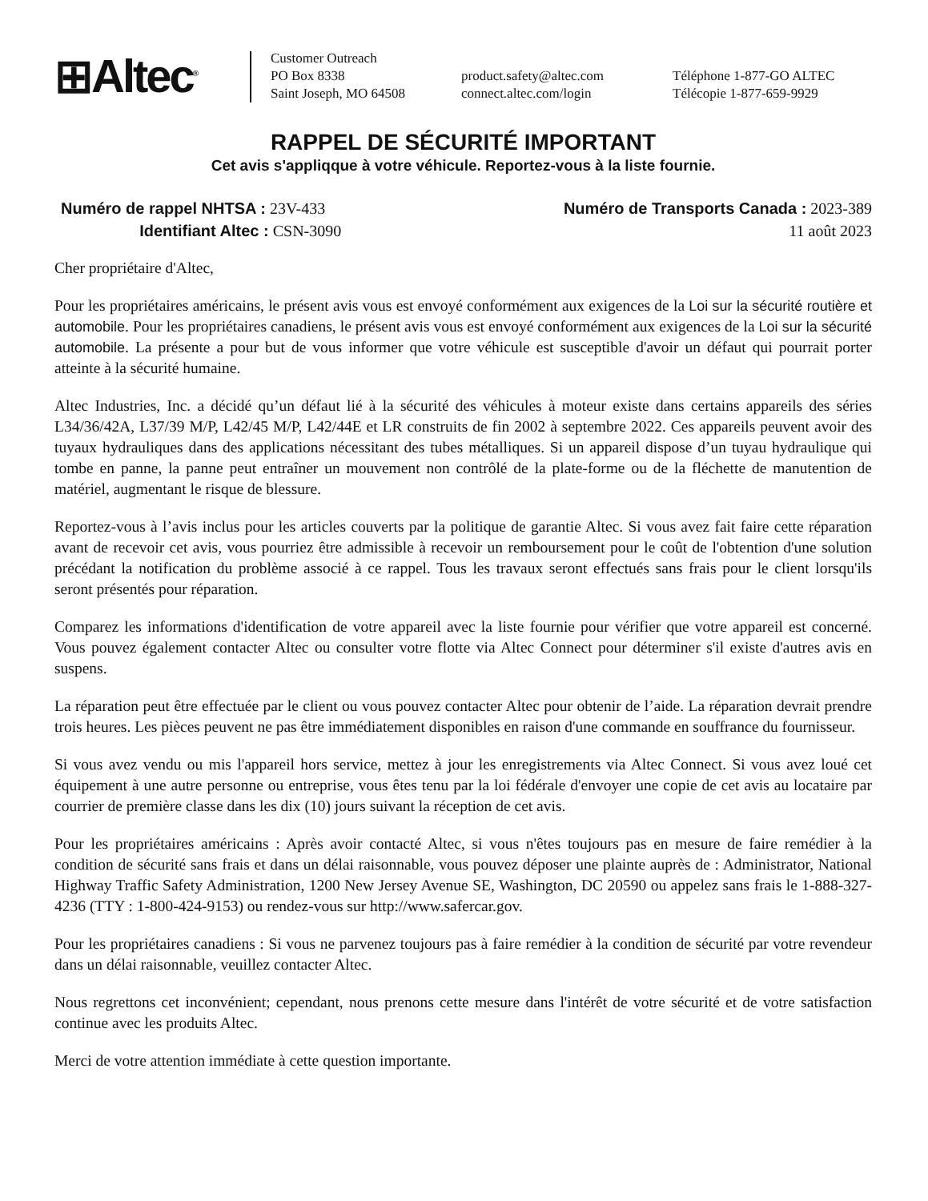⊞Altec<sup>®</sup>
Customer Outreach
PO Box 8338
Saint Joseph, MO 64508
product.safety@altec.com
connect.altec.com/login
Téléphone 1-877-GO ALTEC
Télécopie 1-877-659-9929
RAPPEL DE SÉCURITÉ IMPORTANT
Cet avis s'appliqque à votre véhicule. Reportez-vous à la liste fournie.
Numéro de rappel NHTSA : 23V-433
Identifiant Altec : CSN-3090
Numéro de Transports Canada : 2023-389
11 août 2023
Cher propriétaire d'Altec,
Pour les propriétaires américains, le présent avis vous est envoyé conformément aux exigences de la Loi sur la sécurité routière et automobile. Pour les propriétaires canadiens, le présent avis vous est envoyé conformément aux exigences de la Loi sur la sécurité automobile. La présente a pour but de vous informer que votre véhicule est susceptible d'avoir un défaut qui pourrait porter atteinte à la sécurité humaine.
Altec Industries, Inc. a décidé qu’un défaut lié à la sécurité des véhicules à moteur existe dans certains appareils des séries L34/36/42A, L37/39 M/P, L42/45 M/P, L42/44E et LR construits de fin 2002 à septembre 2022. Ces appareils peuvent avoir des tuyaux hydrauliques dans des applications nécessitant des tubes métalliques. Si un appareil dispose d’un tuyau hydraulique qui tombe en panne, la panne peut entraîner un mouvement non contrôlé de la plate-forme ou de la fléchette de manutention de matériel, augmentant le risque de blessure.
Reportez-vous à l’avis inclus pour les articles couverts par la politique de garantie Altec. Si vous avez fait faire cette réparation avant de recevoir cet avis, vous pourriez être admissible à recevoir un remboursement pour le coût de l'obtention d'une solution précédant la notification du problème associé à ce rappel. Tous les travaux seront effectués sans frais pour le client lorsqu'ils seront présentés pour réparation.
Comparez les informations d'identification de votre appareil avec la liste fournie pour vérifier que votre appareil est concerné. Vous pouvez également contacter Altec ou consulter votre flotte via Altec Connect pour déterminer s'il existe d'autres avis en suspens.
La réparation peut être effectuée par le client ou vous pouvez contacter Altec pour obtenir de l’aide. La réparation devrait prendre trois heures. Les pièces peuvent ne pas être immédiatement disponibles en raison d'une commande en souffrance du fournisseur.
Si vous avez vendu ou mis l'appareil hors service, mettez à jour les enregistrements via Altec Connect. Si vous avez loué cet équipement à une autre personne ou entreprise, vous êtes tenu par la loi fédérale d'envoyer une copie de cet avis au locataire par courrier de première classe dans les dix (10) jours suivant la réception de cet avis.
Pour les propriétaires américains : Après avoir contacté Altec, si vous n'êtes toujours pas en mesure de faire remédier à la condition de sécurité sans frais et dans un délai raisonnable, vous pouvez déposer une plainte auprès de : Administrator, National Highway Traffic Safety Administration, 1200 New Jersey Avenue SE, Washington, DC 20590 ou appelez sans frais le 1-888-327-4236 (TTY : 1-800-424-9153) ou rendez-vous sur http://www.safercar.gov.
Pour les propriétaires canadiens : Si vous ne parvenez toujours pas à faire remédier à la condition de sécurité par votre revendeur dans un délai raisonnable, veuillez contacter Altec.
Nous regrettons cet inconvénient; cependant, nous prenons cette mesure dans l'intérêt de votre sécurité et de votre satisfaction continue avec les produits Altec.
Merci de votre attention immédiate à cette question importante.